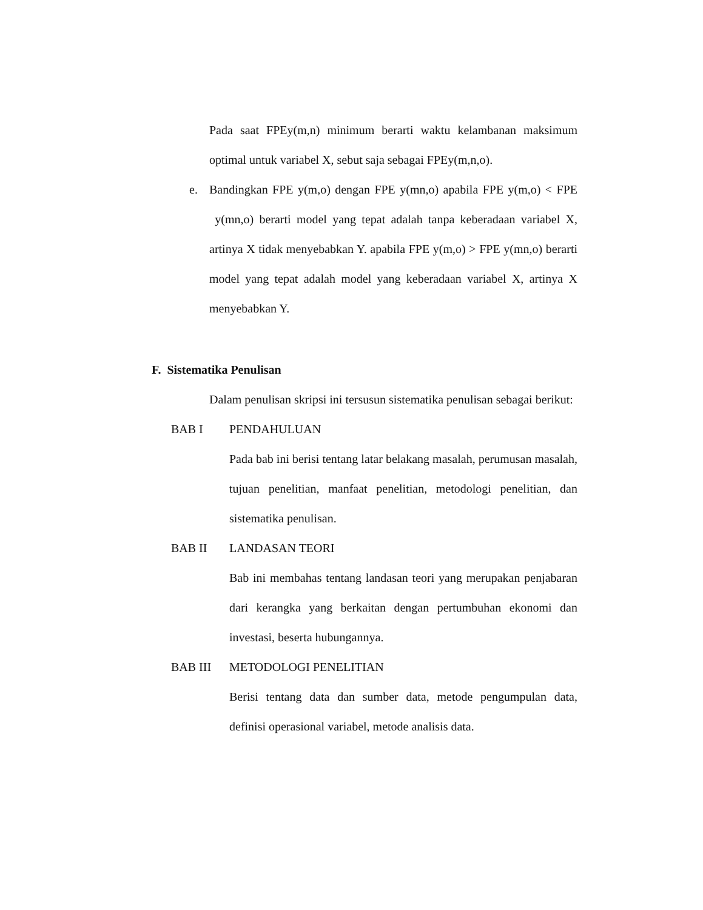Pada saat FPEy(m,n) minimum berarti waktu kelambanan maksimum optimal untuk variabel X, sebut saja sebagai FPEy(m,n,o).
e. Bandingkan FPE y(m,o) dengan FPE y(mn,o) apabila FPE y(m,o) < FPE y(mn,o) berarti model yang tepat adalah tanpa keberadaan variabel X, artinya X tidak menyebabkan Y. apabila FPE y(m,o) > FPE y(mn,o) berarti model yang tepat adalah model yang keberadaan variabel X, artinya X menyebabkan Y.
F. Sistematika Penulisan
Dalam penulisan skripsi ini tersusun sistematika penulisan sebagai berikut:
BAB I PENDAHULUAN
Pada bab ini berisi tentang latar belakang masalah, perumusan masalah, tujuan penelitian, manfaat penelitian, metodologi penelitian, dan sistematika penulisan.
BAB II LANDASAN TEORI
Bab ini membahas tentang landasan teori yang merupakan penjabaran dari kerangka yang berkaitan dengan pertumbuhan ekonomi dan investasi, beserta hubungannya.
BAB III METODOLOGI PENELITIAN
Berisi tentang data dan sumber data, metode pengumpulan data, definisi operasional variabel, metode analisis data.